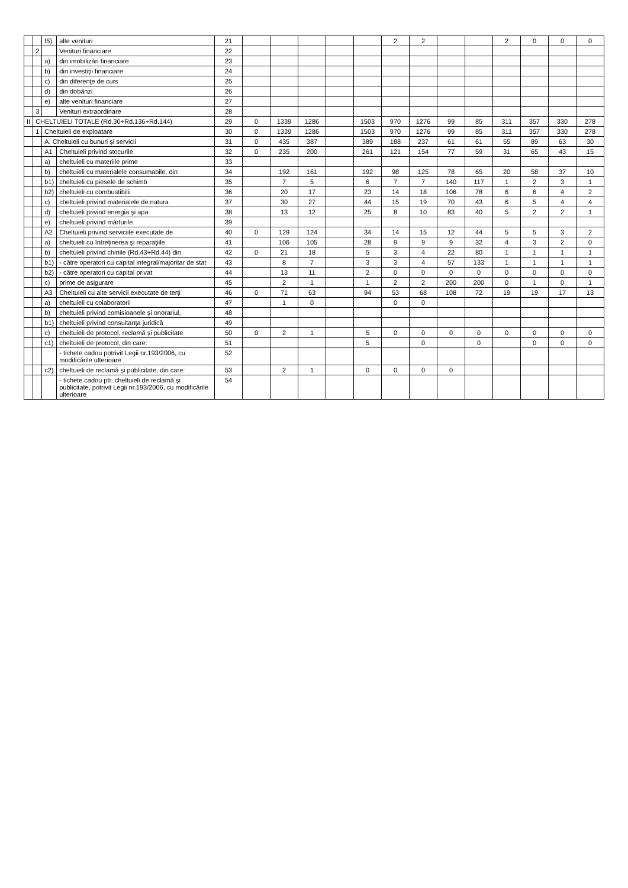| | | f5) | alte venituri | 21 | | | | | | 2 | 2 | | | 2 | 0 | 0 | 0 |
| | 2 | | Venituri financiare | 22 | | | | | | | | | | | | | |
| | | a) | din imobilizări financiare | 23 | | | | | | | | | | | | | |
| | | b) | din investiţii financiare | 24 | | | | | | | | | | | | | |
| | | c) | din diferenţe de curs | 25 | | | | | | | | | | | | | |
| | | d) | din dobânzi | 26 | | | | | | | | | | | | | |
| | | e) | alte venituri financiare | 27 | | | | | | | | | | | | | |
| | 3 | | Venituri extraordinare | 28 | | | | | | | | | | | | | |
| II | CHELTUIELI TOTALE (Rd.30+Rd.136+Rd.144) | | | 29 | 0 | 1339 | 1286 | | 1503 | 970 | 1276 | 99 | 85 | 311 | 357 | 330 | 278 |
| | 1 | Cheltuieli de exploatare | | 30 | 0 | 1339 | 1286 | | 1503 | 970 | 1276 | 99 | 85 | 311 | 357 | 330 | 278 |
| | | A. Cheltuieli cu bunuri şi servicii | | 31 | 0 | 435 | 387 | | 389 | 188 | 237 | 61 | 61 | 55 | 89 | 63 | 30 |
| | | A1 | Cheltuieli privind stocurile | 32 | 0 | 235 | 200 | | 261 | 121 | 154 | 77 | 59 | 31 | 65 | 43 | 15 |
| | | a) | cheltuieli cu materiile prime | 33 | | | | | | | | | | | | | |
| | | b) | cheltuieli cu materialele consumabile, din | 34 | | 192 | 161 | | 192 | 98 | 125 | 78 | 65 | 20 | 58 | 37 | 10 |
| | | b1) | cheltuieli cu piesele de schimb | 35 | | 7 | 5 | | 6 | 7 | 7 | 140 | 117 | 1 | 2 | 3 | 1 |
| | | b2) | cheltuieli cu combustibilii | 36 | | 20 | 17 | | 23 | 14 | 18 | 106 | 78 | 6 | 6 | 4 | 2 |
| | | c) | cheltuieli privind materialele de natura | 37 | | 30 | 27 | | 44 | 15 | 19 | 70 | 43 | 6 | 5 | 4 | 4 |
| | | d) | cheltuieli privind energia şi apa | 38 | | 13 | 12 | | 25 | 8 | 10 | 83 | 40 | 5 | 2 | 2 | 1 |
| | | e) | cheltuieli privind mărfurile | 39 | | | | | | | | | | | | | |
| | | A2 | Cheltuieli privind serviciile executate de | 40 | 0 | 129 | 124 | | 34 | 14 | 15 | 12 | 44 | 5 | 5 | 3 | 2 |
| | | a) | cheltuieli cu întreţinerea şi reparaţiile | 41 | | 106 | 105 | | 28 | 9 | 9 | 9 | 32 | 4 | 3 | 2 | 0 |
| | | b) | cheltuieli privind chiriile (Rd.43+Rd.44) din | 42 | 0 | 21 | 18 | | 5 | 3 | 4 | 22 | 80 | 1 | 1 | 1 | 1 |
| | | b1) | - către operatori cu capital integral/majoritar de stat | 43 | | 8 | 7 | | 3 | 3 | 4 | 57 | 133 | 1 | 1 | 1 | 1 |
| | | b2) | - către operatori cu capital privat | 44 | | 13 | 11 | | 2 | 0 | 0 | 0 | 0 | 0 | 0 | 0 | 0 |
| | | c) | prime de asigurare | 45 | | 2 | 1 | | 1 | 2 | 2 | 200 | 200 | 0 | 1 | 0 | 1 |
| | | A3 | Cheltuieli cu alte servicii executate de terţi | 46 | 0 | 71 | 63 | | 94 | 53 | 68 | 108 | 72 | 19 | 19 | 17 | 13 |
| | | a) | cheltuieli cu colaboratorii | 47 | | 1 | 0 | | | 0 | 0 | | | | | | |
| | | b) | cheltuieli privind comisioanele şi onorariul, | 48 | | | | | | | | | | | | | |
| | | b1) | cheltuieli privind consultanţa juridică | 49 | | | | | | | | | | | | | |
| | | c) | cheltuieli de protocol, reclamă şi publicitate | 50 | 0 | 2 | 1 | | 5 | 0 | 0 | 0 | 0 | 0 | 0 | 0 | 0 |
| | | c1) | cheltuieli de protocol, din care: | 51 | | | | | 5 | | 0 | | 0 | | 0 | 0 | 0 |
| | | | - tichete cadou potrivit Legii nr.193/2006, cu modificările ulterioare | 52 | | | | | | | | | | | | | |
| | | c2) | cheltuieli de reclamă şi publicitate, din care: | 53 | | 2 | 1 | | 0 | 0 | 0 | 0 | | | | | |
| | | | - tichete cadou ptr. cheltuieli de reclamă şi publicitate, potrivit Legii nr.193/2006, cu modificările ulterioare | 54 | | | | | | | | | | | | | |